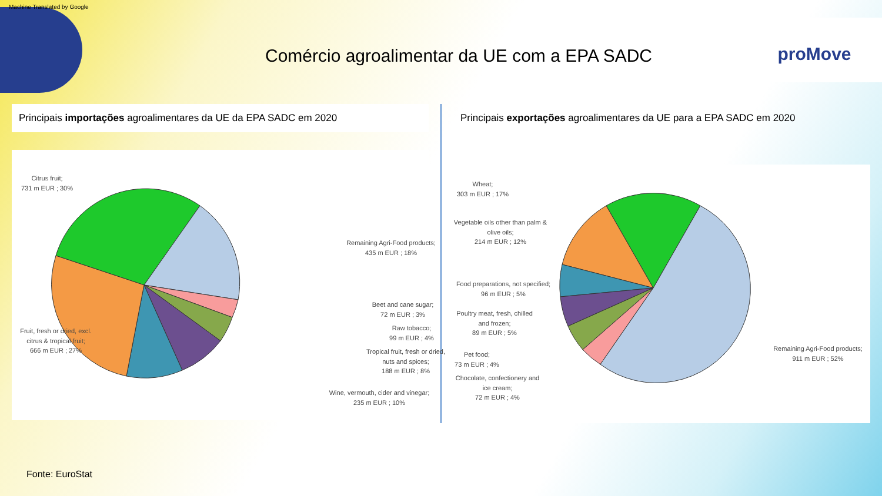Machine Translated by Google
proMove
Comércio agroalimentar da UE com a EPA SADC
Principais importações agroalimentares da UE da EPA SADC em 2020
Citrus fruit;
731 m EUR ; 30%
Remaining Agri-Food products;
435 m EUR ; 18%
Beet and cane sugar;
72 m EUR ; 3%
Raw tobacco;
99 m EUR ; 4%
Tropical fruit, fresh or dried, nuts and spices;
188 m EUR ; 8%
Wine, vermouth, cider and vinegar;
235 m EUR ; 10%
Fruit, fresh or dried, excl. citrus & tropical fruit;
666 m EUR ; 27%
Principais exportações agroalimentares da UE para a EPA SADC em 2020
Wheat;
303 m EUR ; 17%
Vegetable oils other than palm & olive oils;
214 m EUR ; 12%
Food preparations, not specified;
96 m EUR ; 5%
Poultry meat, fresh, chilled and frozen;
89 m EUR ; 5%
Pet food;
73 m EUR ; 4%
Chocolate, confectionery and ice cream;
72 m EUR ; 4%
Remaining Agri-Food products;
911 m EUR ; 52%
Fonte: EuroStat